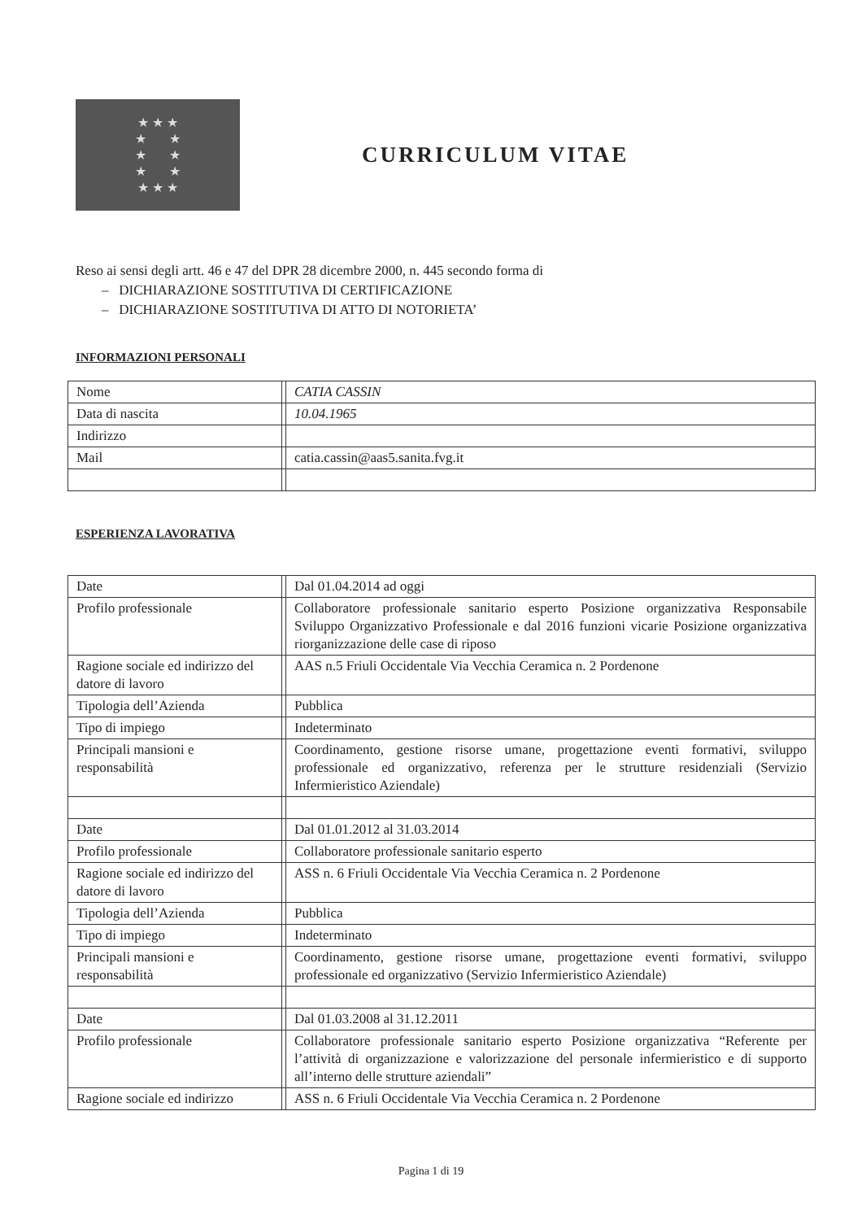★ ★ ★
★ ★
★ ★
★ ★
★ ★ ★
CURRICULUM VITAE
Reso ai sensi degli artt. 46 e 47 del DPR 28 dicembre 2000, n. 445 secondo forma di
– DICHIARAZIONE SOSTITUTIVA DI CERTIFICAZIONE
– DICHIARAZIONE SOSTITUTIVA DI ATTO DI NOTORIETA’
INFORMAZIONI PERSONALI
| Nome | | CATIA CASSIN |
| Data di nascita | | 10.04.1965 |
| Indirizzo | | |
| Mail | | catia.cassin@aas5.sanita.fvg.it |
ESPERIENZA LAVORATIVA
| Date | | Dal 01.04.2014 ad oggi |
| Profilo professionale | | Collaboratore professionale sanitario esperto Posizione organizzativa Responsabile Sviluppo Organizzativo Professionale e dal 2016 funzioni vicarie Posizione organizzativa riorganizzazione delle case di riposo |
| Ragione sociale ed indirizzo del datore di lavoro | | AAS n.5 Friuli Occidentale Via Vecchia Ceramica n. 2 Pordenone |
| Tipologia dell’Azienda | | Pubblica |
| Tipo di impiego | | Indeterminato |
| Principali mansioni e responsabilità | | Coordinamento, gestione risorse umane, progettazione eventi formativi, sviluppo professionale ed organizzativo, referenza per le strutture residenziali (Servizio Infermieristico Aziendale) |
| Date | | Dal 01.01.2012 al 31.03.2014 |
| Profilo professionale | | Collaboratore professionale sanitario esperto |
| Ragione sociale ed indirizzo del datore di lavoro | | ASS n. 6 Friuli Occidentale Via Vecchia Ceramica n. 2 Pordenone |
| Tipologia dell’Azienda | | Pubblica |
| Tipo di impiego | | Indeterminato |
| Principali mansioni e responsabilità | | Coordinamento, gestione risorse umane, progettazione eventi formativi, sviluppo professionale ed organizzativo (Servizio Infermieristico Aziendale) |
| Date | | Dal 01.03.2008 al 31.12.2011 |
| Profilo professionale | | Collaboratore professionale sanitario esperto Posizione organizzativa “Referente per l’attività di organizzazione e valorizzazione del personale infermieristico e di supporto all’interno delle strutture aziendali” |
| Ragione sociale ed indirizzo | | ASS n. 6 Friuli Occidentale Via Vecchia Ceramica n. 2 Pordenone |
Pagina 1 di 19